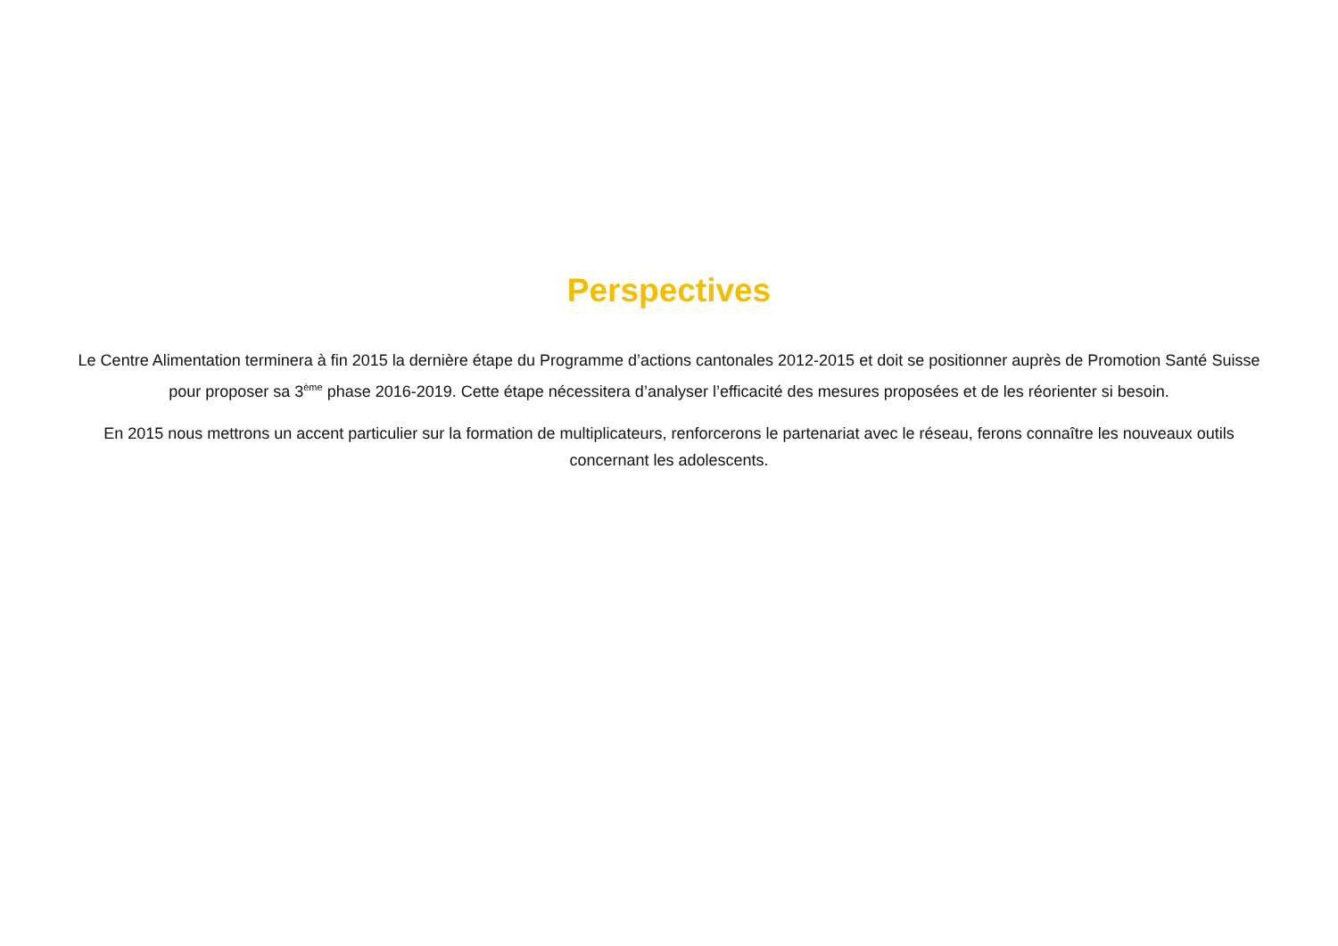Perspectives
Le Centre Alimentation terminera à fin 2015 la dernière étape du Programme d’actions cantonales 2012-2015 et doit se positionner auprès de Promotion Santé Suisse pour proposer sa 3<sup>ème</sup> phase 2016-2019. Cette étape nécessitera d’analyser l’efficacité des mesures proposées et de les réorienter si besoin.
En 2015 nous mettrons un accent particulier sur la formation de multiplicateurs, renforcerons le partenariat avec le réseau, ferons connaître les nouveaux outils concernant les adolescents.